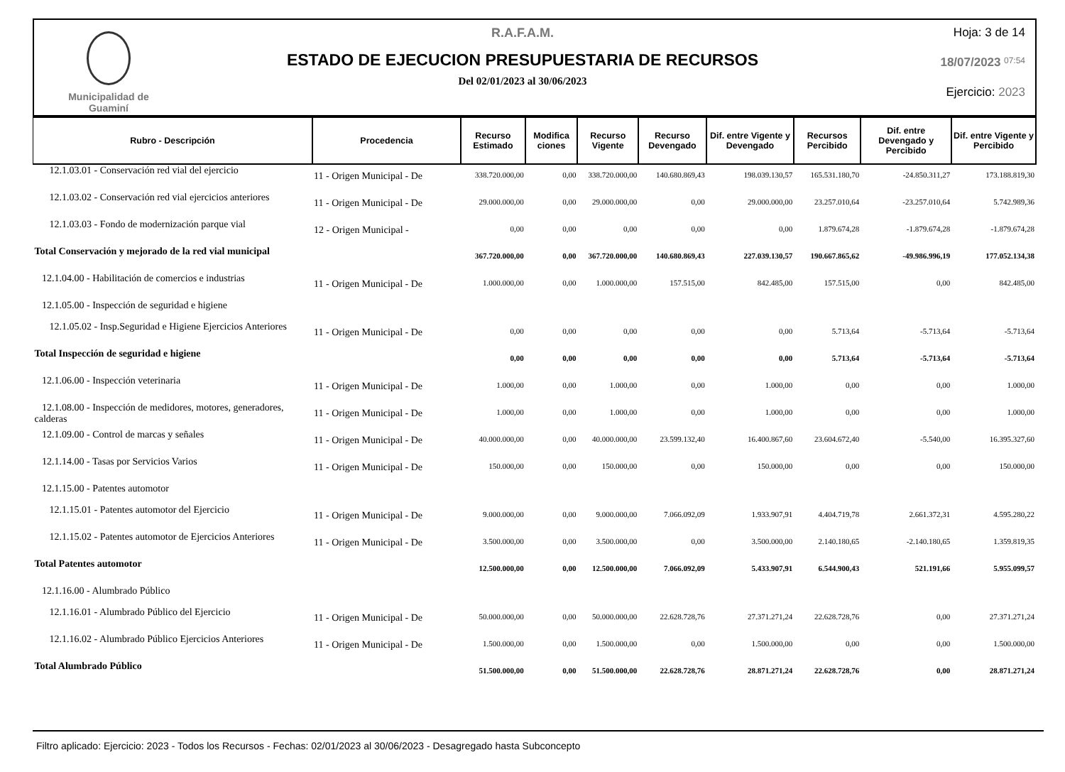Municipalidad de
Guaminí
R.A.F.A.M.
ESTADO DE EJECUCION PRESUPUESTARIA DE RECURSOS
Del 02/01/2023 al 30/06/2023
Hoja: 3 de 14
18/07/2023 07:54
Ejercicio: 2023
| Rubro - Descripción | Procedencia | Recurso Estimado | Modifica ciones | Recurso Vigente | Recurso Devengado | Dif. entre Vigente y Devengado | Recursos Percibido | Dif. entre Devengado y Percibido | Dif. entre Vigente y Percibido |
| --- | --- | --- | --- | --- | --- | --- | --- | --- | --- |
| 12.1.03.01 - Conservación red vial del ejercicio | 11 - Origen Municipal - De | 338.720.000,00 | 0,00 | 338.720.000,00 | 140.680.869,43 | 198.039.130,57 | 165.531.180,70 | -24.850.311,27 | 173.188.819,30 |
| 12.1.03.02 - Conservación red vial ejercicios anteriores | 11 - Origen Municipal - De | 29.000.000,00 | 0,00 | 29.000.000,00 | 0,00 | 29.000.000,00 | 23.257.010,64 | -23.257.010,64 | 5.742.989,36 |
| 12.1.03.03 - Fondo de modernización parque vial | 12 - Origen Municipal - | 0,00 | 0,00 | 0,00 | 0,00 | 0,00 | 1.879.674,28 | -1.879.674,28 | -1.879.674,28 |
| Total Conservación y mejorado de la red vial municipal | | 367.720.000,00 | 0,00 | 367.720.000,00 | 140.680.869,43 | 227.039.130,57 | 190.667.865,62 | -49.986.996,19 | 177.052.134,38 |
| 12.1.04.00 - Habilitación de comercios e industrias | 11 - Origen Municipal - De | 1.000.000,00 | 0,00 | 1.000.000,00 | 157.515,00 | 842.485,00 | 157.515,00 | 0,00 | 842.485,00 |
| 12.1.05.00 - Inspección de seguridad e higiene | | | | | | | | | |
| 12.1.05.02 - Insp.Seguridad e Higiene Ejercicios Anteriores | 11 - Origen Municipal - De | 0,00 | 0,00 | 0,00 | 0,00 | 0,00 | 5.713,64 | -5.713,64 | -5.713,64 |
| Total Inspección de seguridad e higiene | | 0,00 | 0,00 | 0,00 | 0,00 | 0,00 | 5.713,64 | -5.713,64 | -5.713,64 |
| 12.1.06.00 - Inspección veterinaria | 11 - Origen Municipal - De | 1.000,00 | 0,00 | 1.000,00 | 0,00 | 1.000,00 | 0,00 | 0,00 | 1.000,00 |
| 12.1.08.00 - Inspección de medidores, motores, generadores, calderas | 11 - Origen Municipal - De | 1.000,00 | 0,00 | 1.000,00 | 0,00 | 1.000,00 | 0,00 | 0,00 | 1.000,00 |
| 12.1.09.00 - Control de marcas y señales | 11 - Origen Municipal - De | 40.000.000,00 | 0,00 | 40.000.000,00 | 23.599.132,40 | 16.400.867,60 | 23.604.672,40 | -5.540,00 | 16.395.327,60 |
| 12.1.14.00 - Tasas por Servicios Varios | 11 - Origen Municipal - De | 150.000,00 | 0,00 | 150.000,00 | 0,00 | 150.000,00 | 0,00 | 0,00 | 150.000,00 |
| 12.1.15.00 - Patentes automotor | | | | | | | | | |
| 12.1.15.01 - Patentes automotor del Ejercicio | 11 - Origen Municipal - De | 9.000.000,00 | 0,00 | 9.000.000,00 | 7.066.092,09 | 1.933.907,91 | 4.404.719,78 | 2.661.372,31 | 4.595.280,22 |
| 12.1.15.02 - Patentes automotor de Ejercicios Anteriores | 11 - Origen Municipal - De | 3.500.000,00 | 0,00 | 3.500.000,00 | 0,00 | 3.500.000,00 | 2.140.180,65 | -2.140.180,65 | 1.359.819,35 |
| Total Patentes automotor | | 12.500.000,00 | 0,00 | 12.500.000,00 | 7.066.092,09 | 5.433.907,91 | 6.544.900,43 | 521.191,66 | 5.955.099,57 |
| 12.1.16.00 - Alumbrado Público | | | | | | | | | |
| 12.1.16.01 - Alumbrado Público del Ejercicio | 11 - Origen Municipal - De | 50.000.000,00 | 0,00 | 50.000.000,00 | 22.628.728,76 | 27.371.271,24 | 22.628.728,76 | 0,00 | 27.371.271,24 |
| 12.1.16.02 - Alumbrado Público Ejercicios Anteriores | 11 - Origen Municipal - De | 1.500.000,00 | 0,00 | 1.500.000,00 | 0,00 | 1.500.000,00 | 0,00 | 0,00 | 1.500.000,00 |
| Total Alumbrado Público | | 51.500.000,00 | 0,00 | 51.500.000,00 | 22.628.728,76 | 28.871.271,24 | 22.628.728,76 | 0,00 | 28.871.271,24 |
Filtro aplicado: Ejercicio: 2023 - Todos los Recursos - Fechas: 02/01/2023 al 30/06/2023 - Desagregado hasta Subconcepto